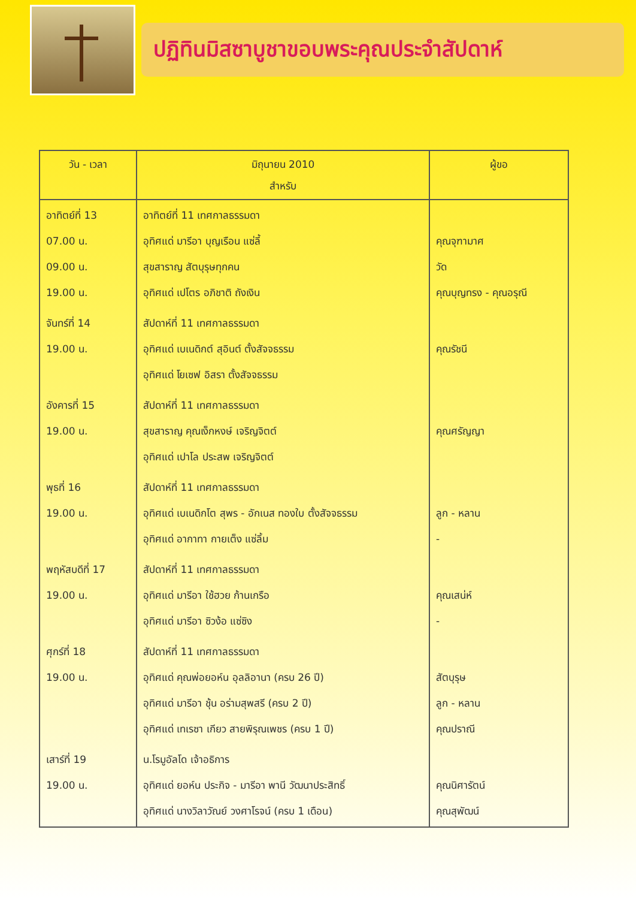ปฏิทินมิสซาบูชาขอบพระคุณประจำสัปดาห์
| วัน - เวลา | มิถุนายน 2010 สำหรับ | ผู้ขอ |
| --- | --- | --- |
| อาทิตย์ที่ 13 07.00 น. 09.00 น. 19.00 น. | อาทิตย์ที่ 11 เทศกาลธรรมดา อุทิศแด่ มารีอา บุญเรือน แซ่ลี้ สุขสาราญ สัตบุรุษทุกคน อุทิศแด่ เปโตร อภิชาติ ถังเงิน | คุณจุฑามาศ วัด คุณบุญทรง - คุณอรุณี |
| จันทร์ที่ 14 19.00 น. | สัปดาห์ที่ 11 เทศกาลธรรมดา อุทิศแด่ เบเนดิกต์ สุอินต์ ตั้งสัจจธรรม อุทิศแด่ โยเซฟ อิสรา ตั้งสัจจธรรม | คุณรัชนี |
| อังคารที่ 15 19.00 น. | สัปดาห์ที่ 11 เทศกาลธรรมดา สุขสาราญ คุณเง็กหงษ์ เจริญจิตต์ อุทิศแด่ เปาโล ประสพ เจริญจิตต์ | คุณศรัญญา |
| พุธที่ 16 19.00 น. | สัปดาห์ที่ 11 เทศกาลธรรมดา อุทิศแด่ เบเนดิกโต สุพร - อักเนส ทองใบ ตั้งสัจจธรรม อุทิศแด่ อากาทา กายเต็ง แซ่ลิ้ม | ลูก - หลาน - |
| พฤหัสบดีที่ 17 19.00 น. | สัปดาห์ที่ 11 เทศกาลธรรมดา อุทิศแด่ มารีอา ใช้ฮวย ก้านเกรือ อุทิศแด่ มารีอา ซิวง้อ แซ่ซิง | คุณเสน่ห์ - |
| ศุกร์ที่ 18 19.00 น. | สัปดาห์ที่ 11 เทศกาลธรรมดา อุทิศแด่ คุณพ่อยอห์น อุลลิอานา (ครบ 26 ปี) อุทิศแด่ มารีอา ชุ้น อร่ามสุพสรี (ครบ 2 ปี) อุทิศแด่ เทเรซา เกียว สายพิรุณเพชร (ครบ 1 ปี) | สัตบุรุษ ลูก - หลาน คุณปราณี |
| เสาร์ที่ 19 19.00 น. | น.โรมูอัลโด เจ้าอธิการ อุทิศแด่ ยอห์น ประกิจ - มารีอา พานี วัฒนาประสิทธิ์ อุทิศแด่ นางวิลาวัณย์ วงศาโรจน์ (ครบ 1 เดือน) | คุณนิศารัตน์ คุณสุพัฒน์ |